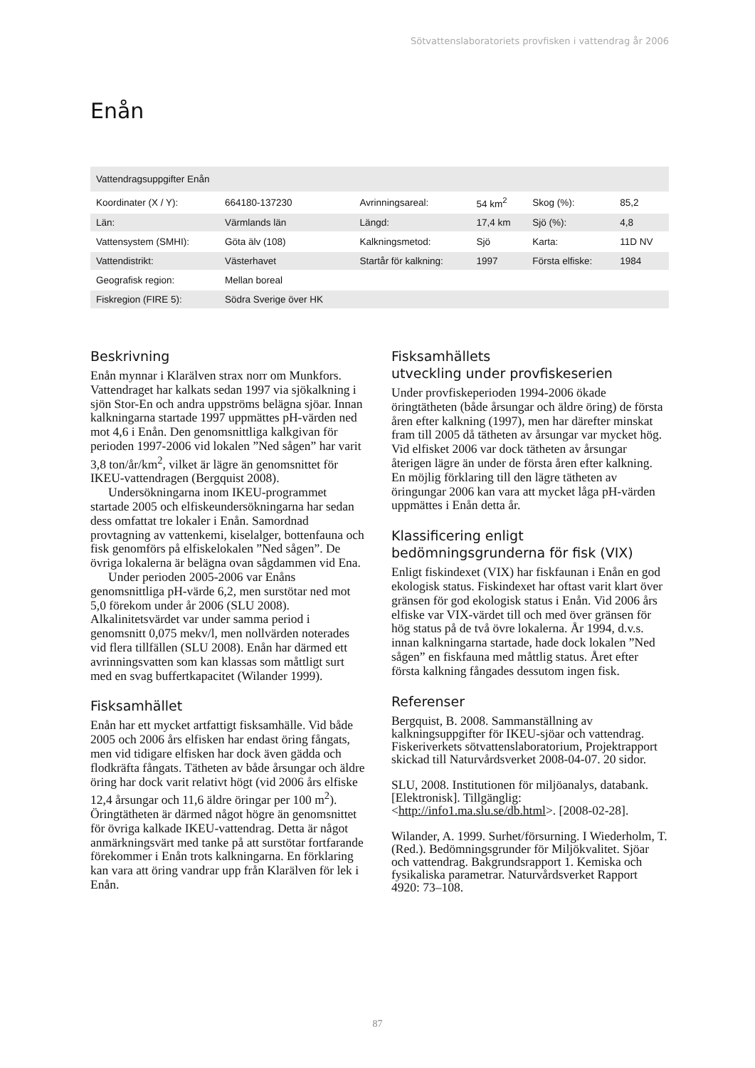Sötvattenslaboratoriets provfisken i vattendrag år 2006
Enån
| Vattendragsuppgifter Enån | | | | | |
| --- | --- | --- | --- | --- | --- |
| Koordinater (X / Y): | 664180-137230 | Avrinningsareal: | 54 km<sup>2</sup> | Skog (%): | 85,2 |
| Län: | Värmlands län | Längd: | 17,4 km | Sjö (%): | 4,8 |
| Vattensystem (SMHI): | Göta älv (108) | Kalkningsmetod: | Sjö | Karta: | 11D NV |
| Vattendistrikt: | Västerhavet | Startår för kalkning: | 1997 | Första elfiske: | 1984 |
| Geografisk region: | Mellan boreal | | | | |
| Fiskregion (FIRE 5): | Södra Sverige över HK | | | | |
Beskrivning
Enån mynnar i Klarälven strax norr om Munkfors. Vattendraget har kalkats sedan 1997 via sjökalkning i sjön Stor-En och andra uppströms belägna sjöar. Innan kalkningarna startade 1997 uppmättes pH-värden ned mot 4,6 i Enån. Den genomsnittliga kalkgivan för perioden 1997-2006 vid lokalen ”Ned sågen” har varit 3,8 ton/år/km<sup>2</sup>, vilket är lägre än genomsnittet för IKEU-vattendragen (Bergquist 2008).
Undersökningarna inom IKEU-programmet startade 2005 och elfiskeundersökningarna har sedan dess omfattat tre lokaler i Enån. Samordnad provtagning av vattenkemi, kiselalger, bottenfauna och fisk genomförs på elfiskelokalen ”Ned sågen”. De övriga lokalerna är belägna ovan sågdammen vid Ena.
Under perioden 2005-2006 var Enåns genomsnittliga pH-värde 6,2, men surstötar ned mot 5,0 förekom under år 2006 (SLU 2008). Alkalinitetsvärdet var under samma period i genomsnitt 0,075 mekv/l, men nollvärden noterades vid flera tillfällen (SLU 2008). Enån har därmed ett avrinningsvatten som kan klassas som måttligt surt med en svag buffertkapacitet (Wilander 1999).
Fisksamhället
Enån har ett mycket artfattigt fisksamhälle. Vid både 2005 och 2006 års elfisken har endast öring fångats, men vid tidigare elfisken har dock även gädda och flodkräfta fångats. Tätheten av både årsungar och äldre öring har dock varit relativt högt (vid 2006 års elfiske 12,4 årsungar och 11,6 äldre öringar per 100 m<sup>2</sup>). Öringtätheten är därmed något högre än genomsnittet för övriga kalkade IKEU-vattendrag. Detta är något anmärkningsvärt med tanke på att surstötar fortfarande förekommer i Enån trots kalkningarna. En förklaring kan vara att öring vandrar upp från Klarälven för lek i Enån.
Fisksamhällets
utveckling under provfiskeserien
Under provfiskeperioden 1994-2006 ökade öringtätheten (både årsungar och äldre öring) de första åren efter kalkning (1997), men har därefter minskat fram till 2005 då tätheten av årsungar var mycket hög. Vid elfisket 2006 var dock tätheten av årsungar återigen lägre än under de första åren efter kalkning. En möjlig förklaring till den lägre tätheten av öringungar 2006 kan vara att mycket låga pH-värden uppmättes i Enån detta år.
Klassificering enligt
bedömningsgrunderna för fisk (VIX)
Enligt fiskindexet (VIX) har fiskfaunan i Enån en god ekologisk status. Fiskindexet har oftast varit klart över gränsen för god ekologisk status i Enån. Vid 2006 års elfiske var VIX-värdet till och med över gränsen för hög status på de två övre lokalerna. År 1994, d.v.s. innan kalkningarna startade, hade dock lokalen ”Ned sågen” en fiskfauna med måttlig status. Året efter första kalkning fångades dessutom ingen fisk.
Referenser
Bergquist, B. 2008. Sammanställning av kalkningsuppgifter för IKEU-sjöar och vattendrag. Fiskeriverkets sötvattenslaboratorium, Projektrapport skickad till Naturvårdsverket 2008-04-07. 20 sidor.
SLU, 2008. Institutionen för miljöanalys, databank.[Elektronisk]. Tillgänglig: <http://info1.ma.slu.se/db.html>. [2008-02-28].
Wilander, A. 1999. Surhet/försurning. I Wiederholm, T. (Red.). Bedömningsgrunder för Miljökvalitet. Sjöar och vattendrag. Bakgrundsrapport 1. Kemiska och fysikaliska parametrar. Naturvårdsverket Rapport 4920: 73–108.
87